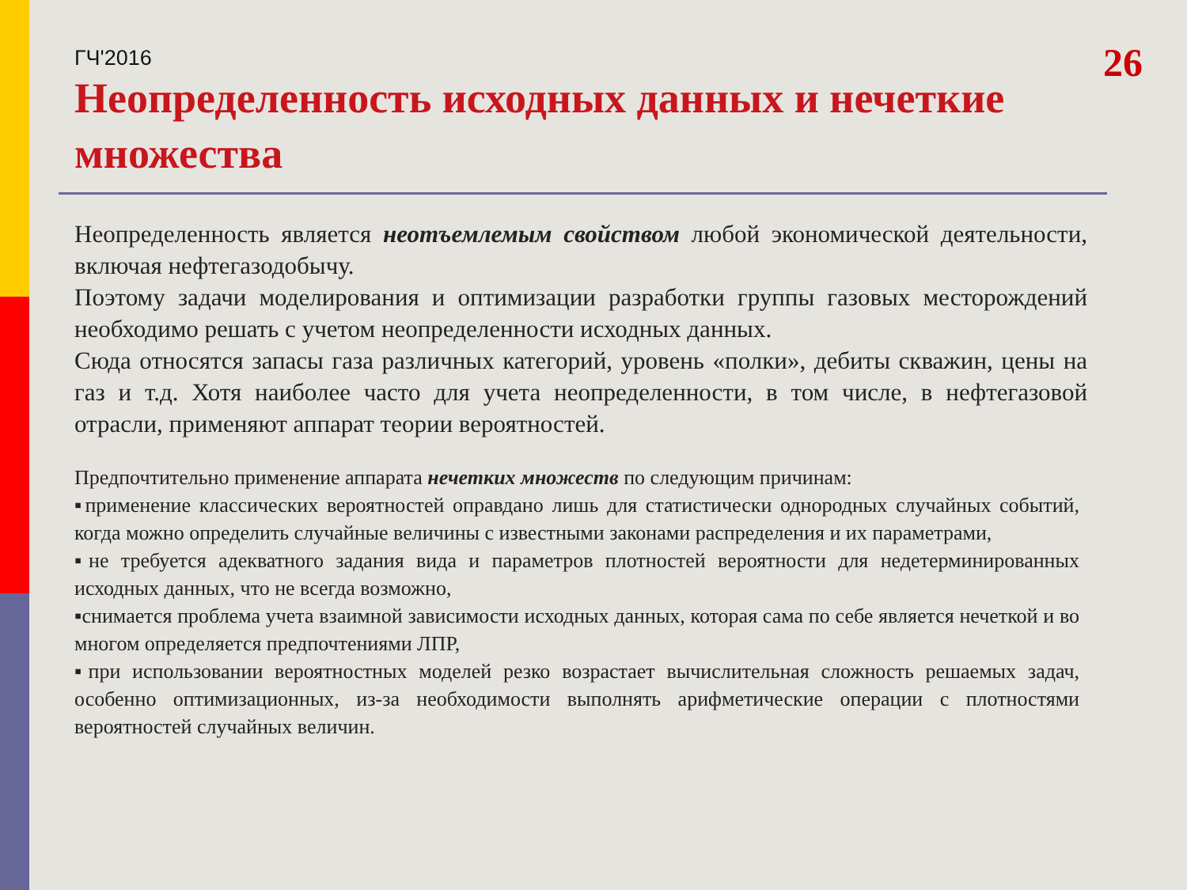ГЧ'2016
26
Неопределенность исходных данных и нечеткие множества
Неопределенность является неотъемлемым свойством любой экономической деятельности, включая нефтегазодобычу.
Поэтому задачи моделирования и оптимизации разработки группы газовых месторождений необходимо решать с учетом неопределенности исходных данных.
Сюда относятся запасы газа различных категорий, уровень «полки», дебиты скважин, цены на газ и т.д. Хотя наиболее часто для учета неопределенности, в том числе, в нефтегазовой отрасли, применяют аппарат теории вероятностей.
Предпочтительно применение аппарата нечетких множеств по следующим причинам:
▪применение классических вероятностей оправдано лишь для статистически однородных случайных событий, когда можно определить случайные величины с известными законами распределения и их параметрами,
▪не требуется адекватного задания вида и параметров плотностей вероятности для недетерминированных исходных данных, что не всегда возможно,
▪снимается проблема учета взаимной зависимости исходных данных, которая сама по себе является нечеткой и во многом определяется предпочтениями ЛПР,
▪при использовании вероятностных моделей резко возрастает вычислительная сложность решаемых задач, особенно оптимизационных, из-за необходимости выполнять арифметические операции с плотностями вероятностей случайных величин.